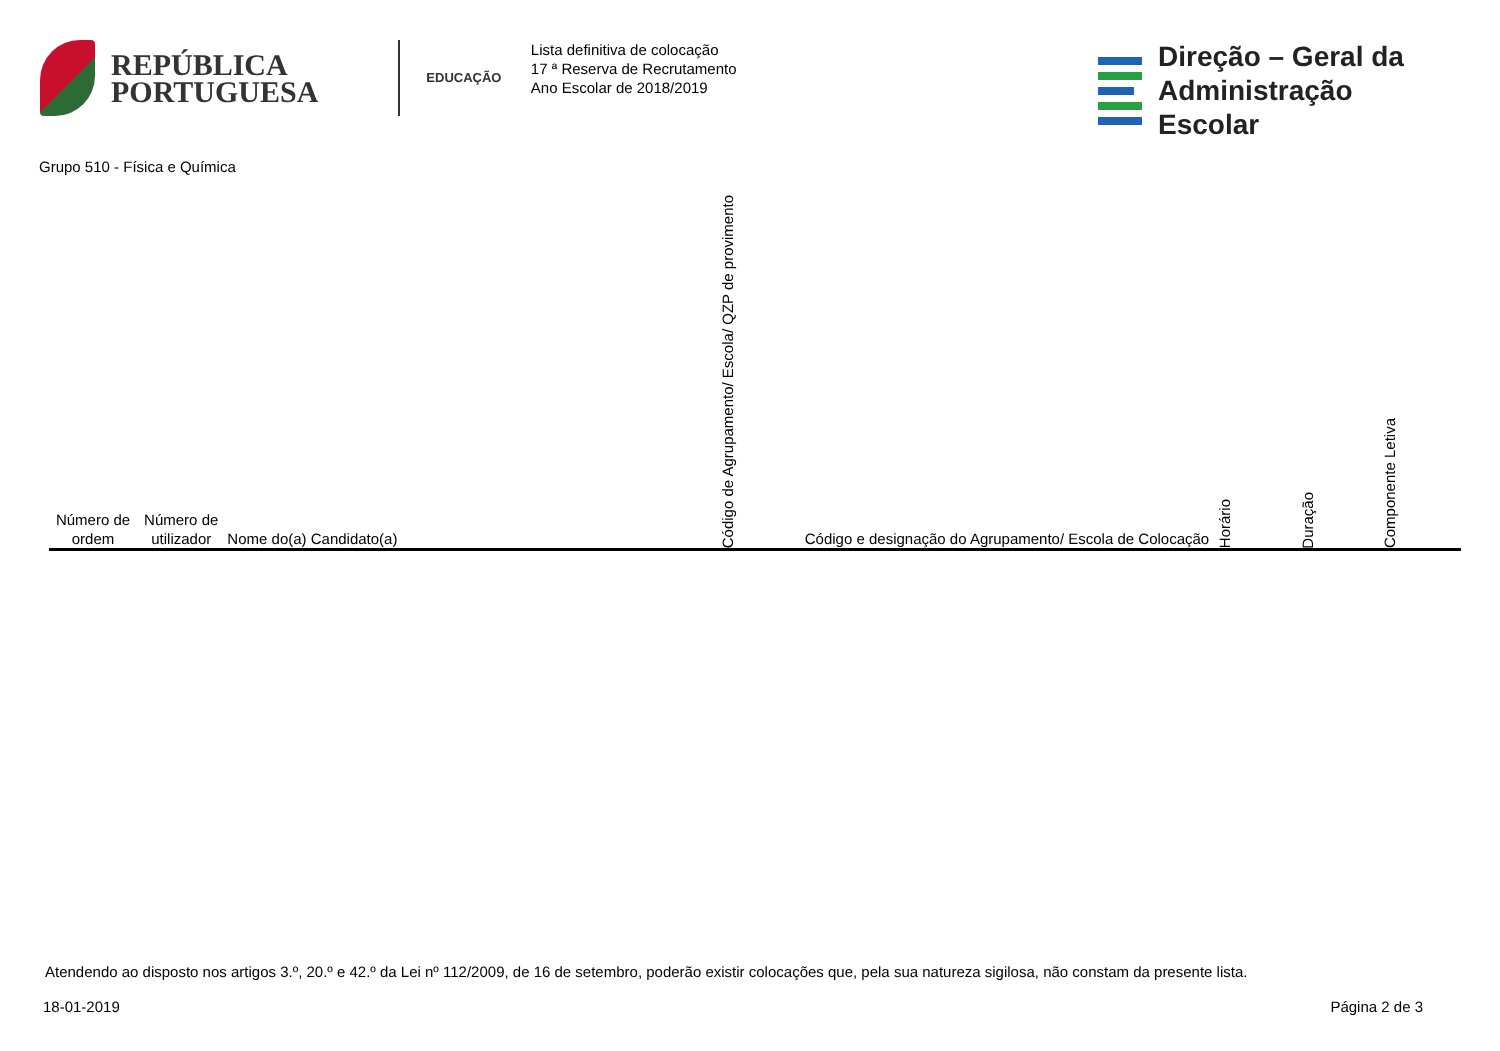REPÚBLICA
PORTUGUESA
EDUCAÇÃO
Lista definitiva de colocação
17 ª Reserva de Recrutamento
Ano Escolar de 2018/2019
Direção – Geral da
Administração Escolar
Grupo 510 - Física e Química
| Número de ordem | Número de utilizador | Nome do(a) Candidato(a) | Código de Agrupamento/ Escola/ QZP de provimento | Código e designação do Agrupamento/ Escola de Colocação | Horário | Duração | Componente Letiva |
| --- | --- | --- | --- | --- | --- | --- | --- |
Atendendo ao disposto nos artigos 3.º, 20.º e 42.º da Lei nº 112/2009, de 16 de setembro, poderão existir colocações que, pela sua natureza sigilosa, não constam da presente lista.
18-01-2019 Página 2 de 3